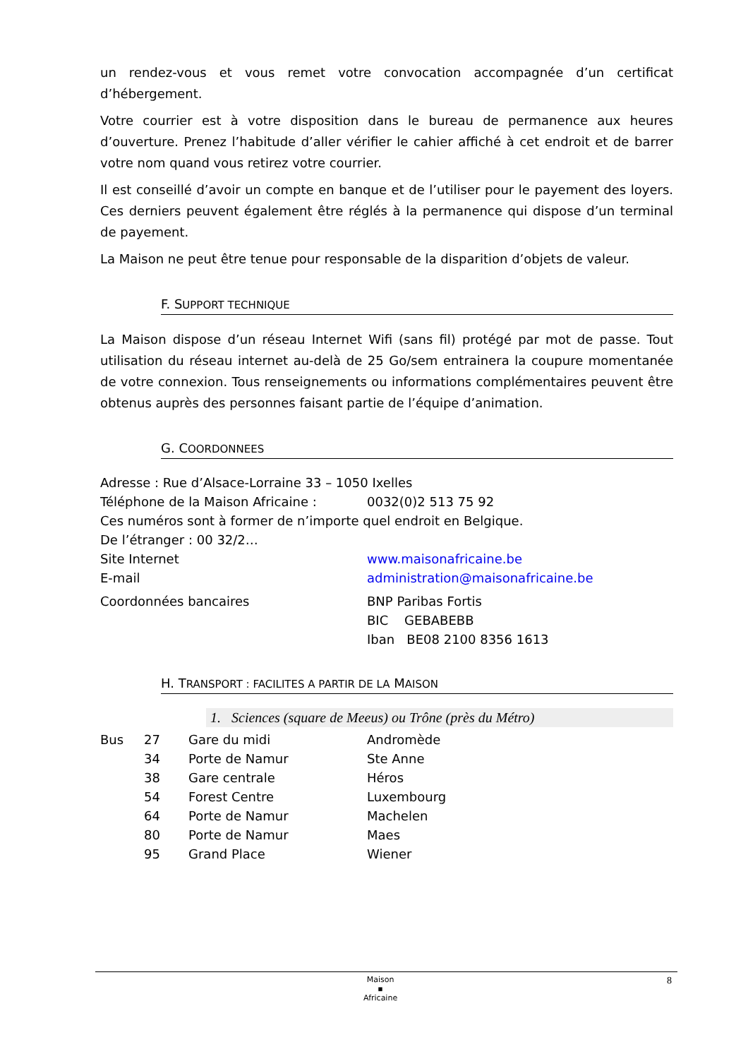un rendez-vous et vous remet votre convocation accompagnée d’un certificat d’hébergement.
Votre courrier est à votre disposition dans le bureau de permanence aux heures d’ouverture. Prenez l’habitude d’aller vérifier le cahier affiché à cet endroit et de barrer votre nom quand vous retirez votre courrier.
Il est conseillé d’avoir un compte en banque et de l’utiliser pour le payement des loyers. Ces derniers peuvent également être réglés à la permanence qui dispose d’un terminal de payement.
La Maison ne peut être tenue pour responsable de la disparition d’objets de valeur.
F. SUPPORT TECHNIQUE
La Maison dispose d’un réseau Internet Wifi (sans fil) protégé par mot de passe. Tout utilisation du réseau internet au-delà de 25 Go/sem entrainera la coupure momentanée de votre connexion. Tous renseignements ou informations complémentaires peuvent être obtenus auprès des personnes faisant partie de l’équipe d’animation.
G. COORDONNEES
| Adresse : Rue d’Alsace-Lorraine 33 – 1050 Ixelles | |
| Téléphone de la Maison Africaine : | 0032(0)2 513 75 92 |
| Ces numéros sont à former de n’importe quel endroit en Belgique. | |
| De l’étranger : 00 32/2… | |
| Site Internet | www.maisonafricaine.be |
| E-mail | administration@maisonafricaine.be |
| Coordonnées bancaires | BNP Paribas Fortis BIC GEBABEBB Iban BE08 2100 8356 1613 |
H. TRANSPORT : FACILITES A PARTIR DE LA MAISON
1. Sciences (square de Meeus) ou Trône (près du Métro)
| Bus | 27 | Gare du midi | Andromède |
| | 34 | Porte de Namur | Ste Anne |
| | 38 | Gare centrale | Héros |
| | 54 | Forest Centre | Luxembourg |
| | 64 | Porte de Namur | Machelen |
| | 80 | Porte de Namur | Maes |
| | 95 | Grand Place | Wiener |
Maison
▪
Africaine
8